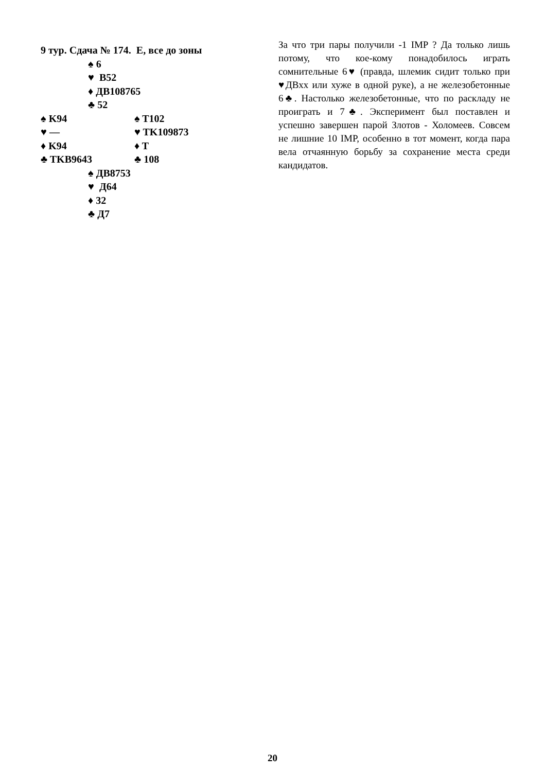9 тур. Сдача № 174. E, все до зоны
♠ 6
♥ В52
♦ ДВ108765
♣ 52
♠ K94 ♠ T102
♥ — ♥ TK109873
♦ K94 ♦ T
♣ TKB9643 ♣ 108
♠ ДВ8753
♥ Д64
♦ 32
♣ Д7
За что три пары получили -1 IMP ? Да только лишь потому, что кое-кому понадобилось играть сомнительные 6♥ (правда, шлемик сидит только при ♥ДВхх или хуже в одной руке), а не железобетонные 6♣. Настолько железобетонные, что по раскладу не проиграть и 7♣. Эксперимент был поставлен и успешно завершен парой Злотов - Холомеев. Совсем не лишние 10 IMP, особенно в тот момент, когда пара вела отчаянную борьбу за сохранение места среди кандидатов.
20